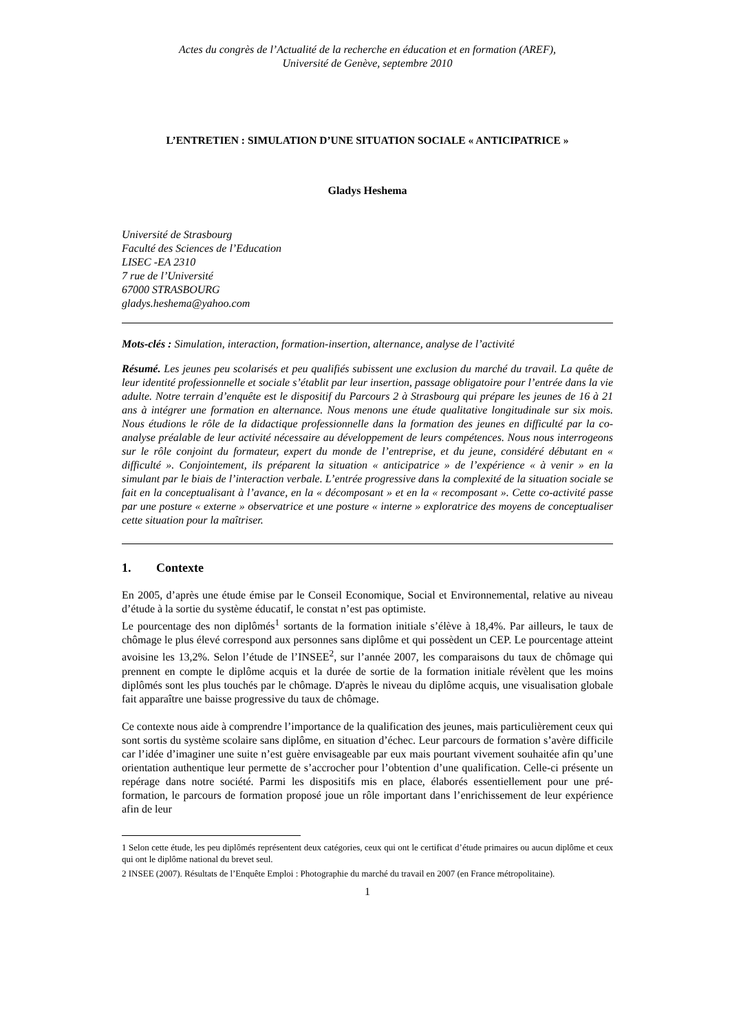Actes du congrès de l’Actualité de la recherche en éducation et en formation (AREF),
Université de Genève, septembre 2010
L’ENTRETIEN : SIMULATION D’UNE SITUATION SOCIALE « ANTICIPATRICE »
Gladys Heshema
Université de Strasbourg
Faculté des Sciences de l’Education
LISEC -EA 2310
7 rue de l’Université
67000 STRASBOURG
gladys.heshema@yahoo.com
Mots-clés : Simulation, interaction, formation-insertion, alternance, analyse de l’activité
Résumé. Les jeunes peu scolarisés et peu qualifiés subissent une exclusion du marché du travail. La quête de leur identité professionnelle et sociale s’établit par leur insertion, passage obligatoire pour l’entrée dans la vie adulte. Notre terrain d’enquête est le dispositif du Parcours 2 à Strasbourg qui prépare les jeunes de 16 à 21 ans à intégrer une formation en alternance. Nous menons une étude qualitative longitudinale sur six mois. Nous étudions le rôle de la didactique professionnelle dans la formation des jeunes en difficulté par la co-analyse préalable de leur activité nécessaire au développement de leurs compétences. Nous nous interrogeons sur le rôle conjoint du formateur, expert du monde de l’entreprise, et du jeune, considéré débutant en « difficulté ». Conjointement, ils préparent la situation « anticipatrice » de l’expérience « à venir » en la simulant par le biais de l’interaction verbale. L’entrée progressive dans la complexité de la situation sociale se fait en la conceptualisant à l’avance, en la « décomposant » et en la « recomposant ». Cette co-activité passe par une posture « externe » observatrice et une posture « interne » exploratrice des moyens de conceptualiser cette situation pour la maîtriser.
1. Contexte
En 2005, d’après une étude émise par le Conseil Economique, Social et Environnemental, relative au niveau d’étude à la sortie du système éducatif, le constat n’est pas optimiste.
Le pourcentage des non diplômés<sup>1</sup> sortants de la formation initiale s’élève à 18,4%. Par ailleurs, le taux de chômage le plus élevé correspond aux personnes sans diplôme et qui possèdent un CEP. Le pourcentage atteint avoisine les 13,2%. Selon l’étude de l’INSEE<sup>2</sup>, sur l’année 2007, les comparaisons du taux de chômage qui prennent en compte le diplôme acquis et la durée de sortie de la formation initiale révèlent que les moins diplômés sont les plus touchés par le chômage. D'après le niveau du diplôme acquis, une visualisation globale fait apparaître une baisse progressive du taux de chômage.
Ce contexte nous aide à comprendre l’importance de la qualification des jeunes, mais particulièrement ceux qui sont sortis du système scolaire sans diplôme, en situation d’échec. Leur parcours de formation s’avère difficile car l’idée d’imaginer une suite n’est guère envisageable par eux mais pourtant vivement souhaitée afin qu’une orientation authentique leur permette de s’accrocher pour l’obtention d’une qualification. Celle-ci présente un repérage dans notre société. Parmi les dispositifs mis en place, élaborés essentiellement pour une pré-formation, le parcours de formation proposé joue un rôle important dans l’enrichissement de leur expérience afin de leur
1 Selon cette étude, les peu diplômés représentent deux catégories, ceux qui ont le certificat d’étude primaires ou aucun diplôme et ceux qui ont le diplôme national du brevet seul.
2 INSEE (2007). Résultats de l’Enquête Emploi : Photographie du marché du travail en 2007 (en France métropolitaine).
1